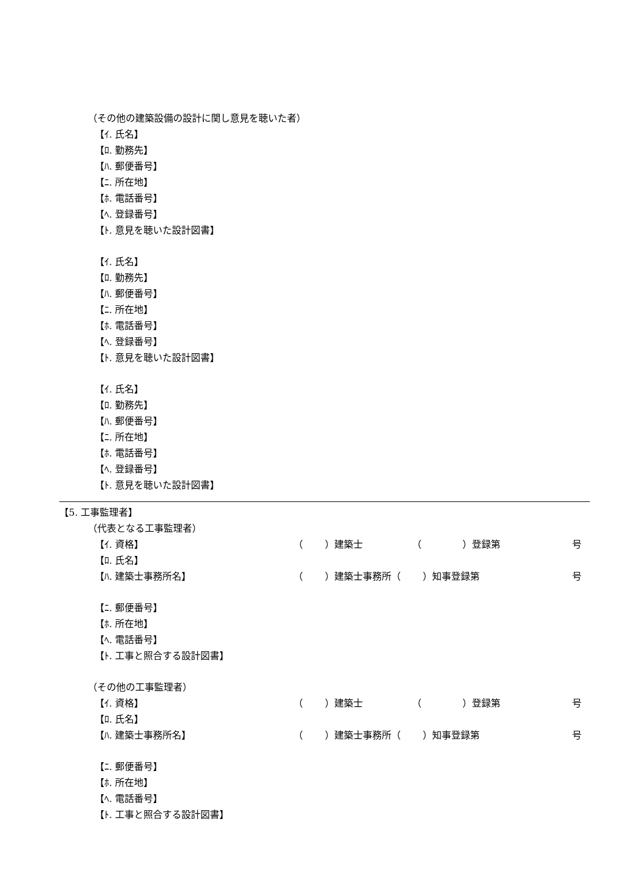（その他の建築設備の設計に関し意見を聴いた者）
【ｲ. 氏名】
【ﾛ. 勤務先】
【ﾊ. 郵便番号】
【ﾆ. 所在地】
【ﾎ. 電話番号】
【ﾍ. 登録番号】
【ﾄ. 意見を聴いた設計図書】
【ｲ. 氏名】
【ﾛ. 勤務先】
【ﾊ. 郵便番号】
【ﾆ. 所在地】
【ﾎ. 電話番号】
【ﾍ. 登録番号】
【ﾄ. 意見を聴いた設計図書】
【ｲ. 氏名】
【ﾛ. 勤務先】
【ﾊ. 郵便番号】
【ﾆ. 所在地】
【ﾎ. 電話番号】
【ﾍ. 登録番号】
【ﾄ. 意見を聴いた設計図書】
【5. 工事監理者】
（代表となる工事監理者）
【ｲ. 資格】 （　　 ）建築士 （　　　　 ）登録第 号
【ﾛ. 氏名】
【ﾊ. 建築士事務所名】 （　　 ）建築士事務所（　　 ）知事登録第 号
【ﾆ. 郵便番号】
【ﾎ. 所在地】
【ﾍ. 電話番号】
【ﾄ. 工事と照合する設計図書】
（その他の工事監理者）
【ｲ. 資格】 （　　 ）建築士 （　　　　 ）登録第 号
【ﾛ. 氏名】
【ﾊ. 建築士事務所名】 （　　 ）建築士事務所（　　 ）知事登録第 号
【ﾆ. 郵便番号】
【ﾎ. 所在地】
【ﾍ. 電話番号】
【ﾄ. 工事と照合する設計図書】